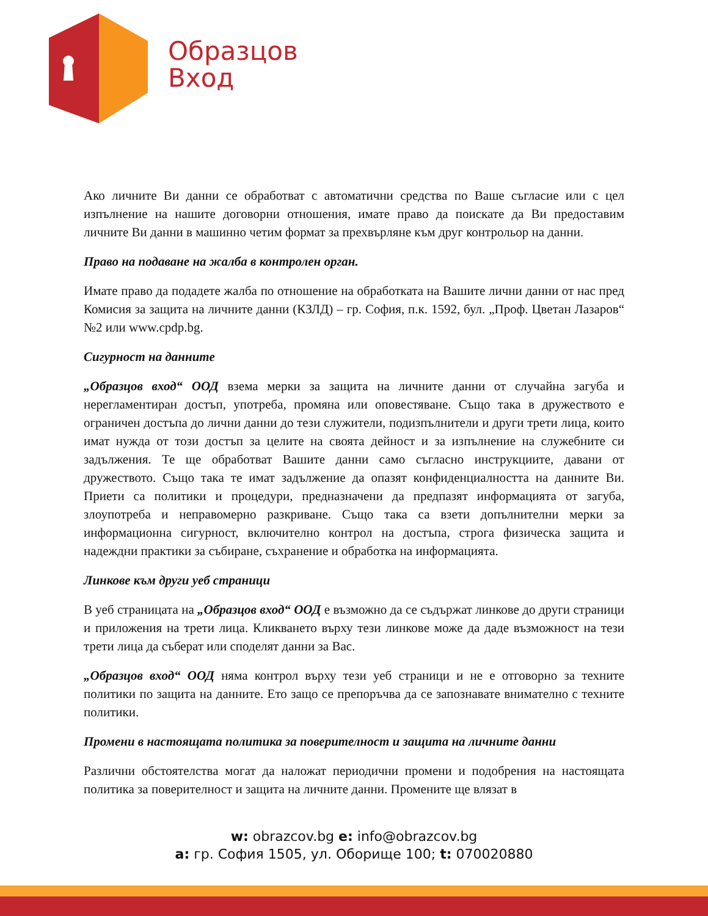Образцов
Вход
Ако личните Ви данни се обработват с автоматични средства по Ваше съгласие или с цел изпълнение на нашите договорни отношения, имате право да поискате да Ви предоставим личните Ви данни в машинно четим формат за прехвърляне към друг контрольор на данни.
Право на подаване на жалба в контролен орган.
Имате право да подадете жалба по отношение на обработката на Вашите лични данни от нас пред Комисия за защита на личните данни (КЗЛД) – гр. София, п.к. 1592, бул. „Проф. Цветан Лазаров“ №2 или www.cpdp.bg.
Сигурност на данните
„Образцов вход“ ООД взема мерки за защита на личните данни от случайна загуба и нерегламентиран достъп, употреба, промяна или оповестяване. Също така в дружеството е ограничен достъпа до лични данни до тези служители, подизпълнители и други трети лица, които имат нужда от този достъп за целите на своята дейност и за изпълнение на служебните си задължения. Те ще обработват Вашите данни само съгласно инструкциите, давани от дружеството. Също така те имат задължение да опазят конфиденциалността на данните Ви. Приети са политики и процедури, предназначени да предпазят информацията от загуба, злоупотреба и неправомерно разкриване. Също така са взети допълнителни мерки за информационна сигурност, включително контрол на достъпа, строга физическа защита и надеждни практики за събиране, съхранение и обработка на информацията.
Линкове към други уеб страници
В уеб страницата на „Образцов вход“ ООД е възможно да се съдържат линкове до други страници и приложения на трети лица. Кликването върху тези линкове може да даде възможност на тези трети лица да съберат или споделят данни за Вас.
„Образцов вход“ ООД няма контрол върху тези уеб страници и не е отговорно за техните политики по защита на данните. Ето защо се препоръчва да се запознавате внимателно с техните политики.
Промени в настоящата политика за поверителност и защита на личните данни
Различни обстоятелства могат да наложат периодични промени и подобрения на настоящата политика за поверителност и защита на личните данни. Промените ще влязат в
w: obrazcov.bg e: info@obrazcov.bg
a: гр. София 1505, ул. Оборище 100; t: 070020880